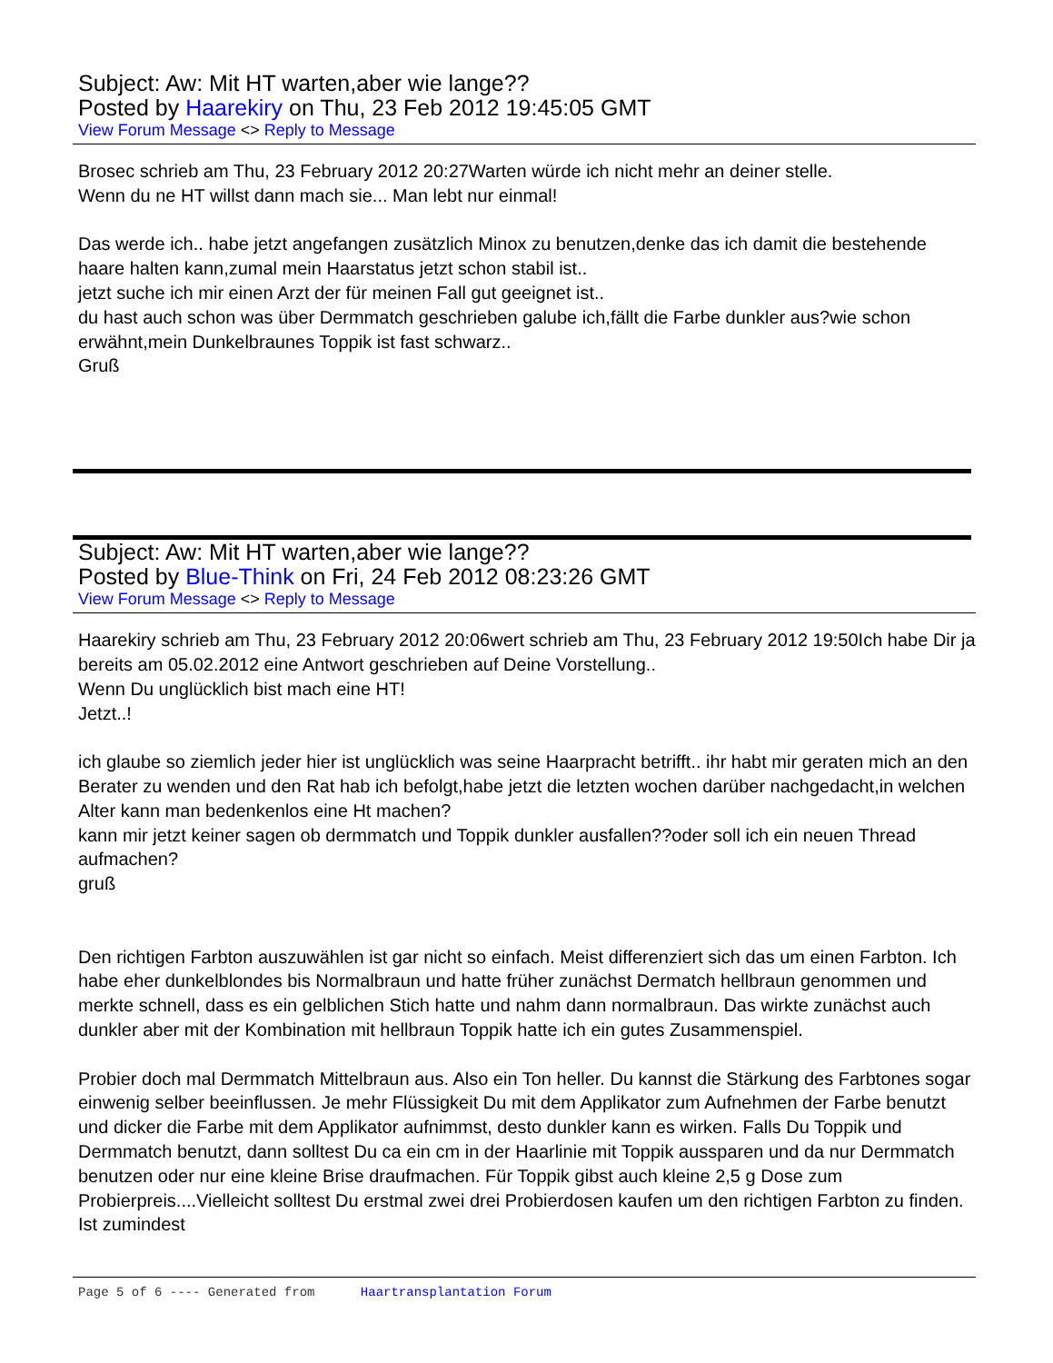Subject: Aw: Mit HT warten,aber wie lange??
Posted by Haarekiry on Thu, 23 Feb 2012 19:45:05 GMT
View Forum Message <> Reply to Message
Brosec schrieb am Thu, 23 February 2012 20:27Warten würde ich nicht mehr an deiner stelle.
Wenn du ne HT willst dann mach sie... Man lebt nur einmal!
Das werde ich.. habe jetzt angefangen zusätzlich Minox zu benutzen,denke das ich damit die bestehende haare halten kann,zumal mein Haarstatus jetzt schon stabil ist..
jetzt suche ich mir einen Arzt der für meinen Fall gut geeignet ist..
du hast auch schon was über Dermmatch geschrieben galube ich,fällt die Farbe dunkler aus?wie schon erwähnt,mein Dunkelbraunes Toppik ist fast schwarz..
Gruß
Subject: Aw: Mit HT warten,aber wie lange??
Posted by Blue-Think on Fri, 24 Feb 2012 08:23:26 GMT
View Forum Message <> Reply to Message
Haarekiry schrieb am Thu, 23 February 2012 20:06wert schrieb am Thu, 23 February 2012 19:50Ich habe Dir ja bereits am 05.02.2012 eine Antwort geschrieben auf Deine Vorstellung..
Wenn Du unglücklich bist mach eine HT!
Jetzt..!
ich glaube so ziemlich jeder hier ist unglücklich was seine Haarpracht betrifft.. ihr habt mir geraten mich an den Berater zu wenden und den Rat hab ich befolgt,habe jetzt die letzten wochen darüber nachgedacht,in welchen Alter kann man bedenkenlos eine Ht machen?
kann mir jetzt keiner sagen ob dermmatch und Toppik dunkler ausfallen??oder soll ich ein neuen Thread aufmachen?
gruß
Den richtigen Farbton auszuwählen ist gar nicht so einfach. Meist differenziert sich das um einen Farbton. Ich habe eher dunkelblondes bis Normalbraun und hatte früher zunächst Dermatch hellbraun genommen und merkte schnell, dass es ein gelblichen Stich hatte und nahm dann normalbraun. Das wirkte zunächst auch dunkler aber mit der Kombination mit hellbraun Toppik hatte ich ein gutes Zusammenspiel.
Probier doch mal Dermmatch Mittelbraun aus. Also ein Ton heller. Du kannst die Stärkung des Farbtones sogar einwenig selber beeinflussen. Je mehr Flüssigkeit Du mit dem Applikator zum Aufnehmen der Farbe benutzt und dicker die Farbe mit dem Applikator aufnimmst, desto dunkler kann es wirken. Falls Du Toppik und Dermmatch benutzt, dann solltest Du ca ein cm in der Haarlinie mit Toppik aussparen und da nur Dermmatch benutzen oder nur eine kleine Brise draufmachen. Für Toppik gibst auch kleine 2,5 g Dose zum Probierpreis....Vielleicht solltest Du erstmal zwei drei Probierdosen kaufen um den richtigen Farbton zu finden. Ist zumindest
Page 5 of 6 ---- Generated from Haartransplantation Forum